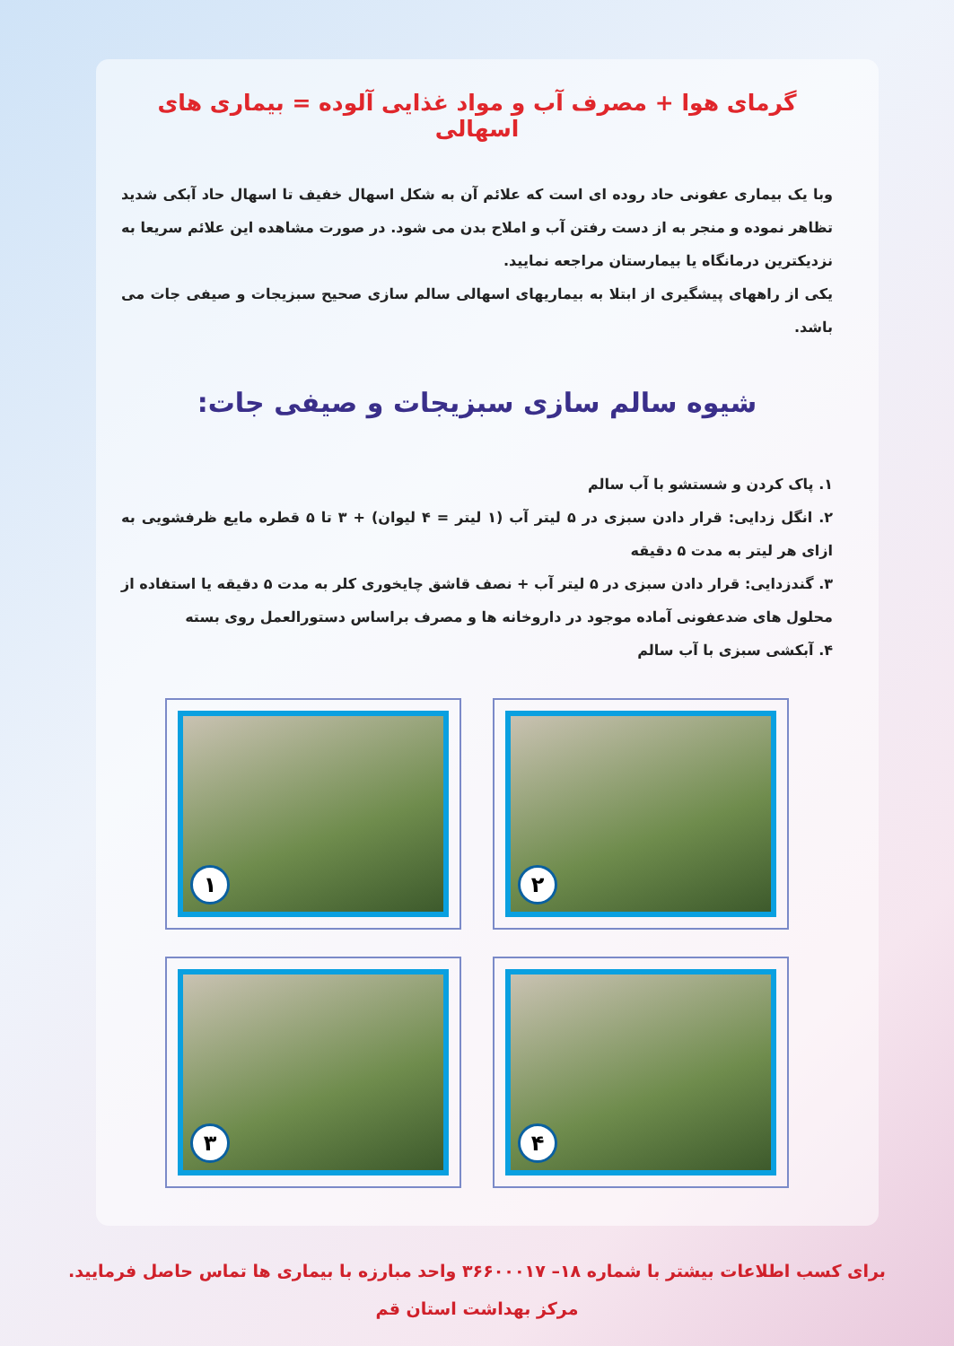گرمای هوا + مصرف آب و مواد غذایی آلوده = بیماری های اسهالی
وبا یک بیماری عفونی حاد روده ای است که علائم آن به شکل اسهال خفیف تا اسهال حاد آبکی شدید تظاهر نموده و منجر به از دست رفتن آب و املاح بدن می شود. در صورت مشاهده این علائم سریعا به نزدیکترین درمانگاه یا بیمارستان مراجعه نمایید.
یکی از راههای پیشگیری از ابتلا به بیماریهای اسهالی سالم سازی صحیح سبزیجات و صیفی جات می باشد.
شیوه سالم سازی سبزیجات و صیفی جات:
۱. پاک کردن و شستشو با آب سالم
۲. انگل زدایی: قرار دادن سبزی در ۵ لیتر آب (۱ لیتر = ۴ لیوان) + ۳ تا ۵ قطره مایع ظرفشویی به ازای هر لیتر به مدت ۵ دقیقه
۳. گندزدایی: قرار دادن سبزی در ۵ لیتر آب + نصف قاشق چایخوری کلر به مدت ۵ دقیقه یا استفاده از محلول های ضدعفونی آماده موجود در داروخانه ها و مصرف براساس دستورالعمل روی بسته
۴. آبکشی سبزی با آب سالم
۲
۱
۴
۳
برای کسب اطلاعات بیشتر با شماره ۱۸– ۳۶۶۰۰۰۱۷ واحد مبارزه با بیماری ها تماس حاصل فرمایید.
مرکز بهداشت استان قم